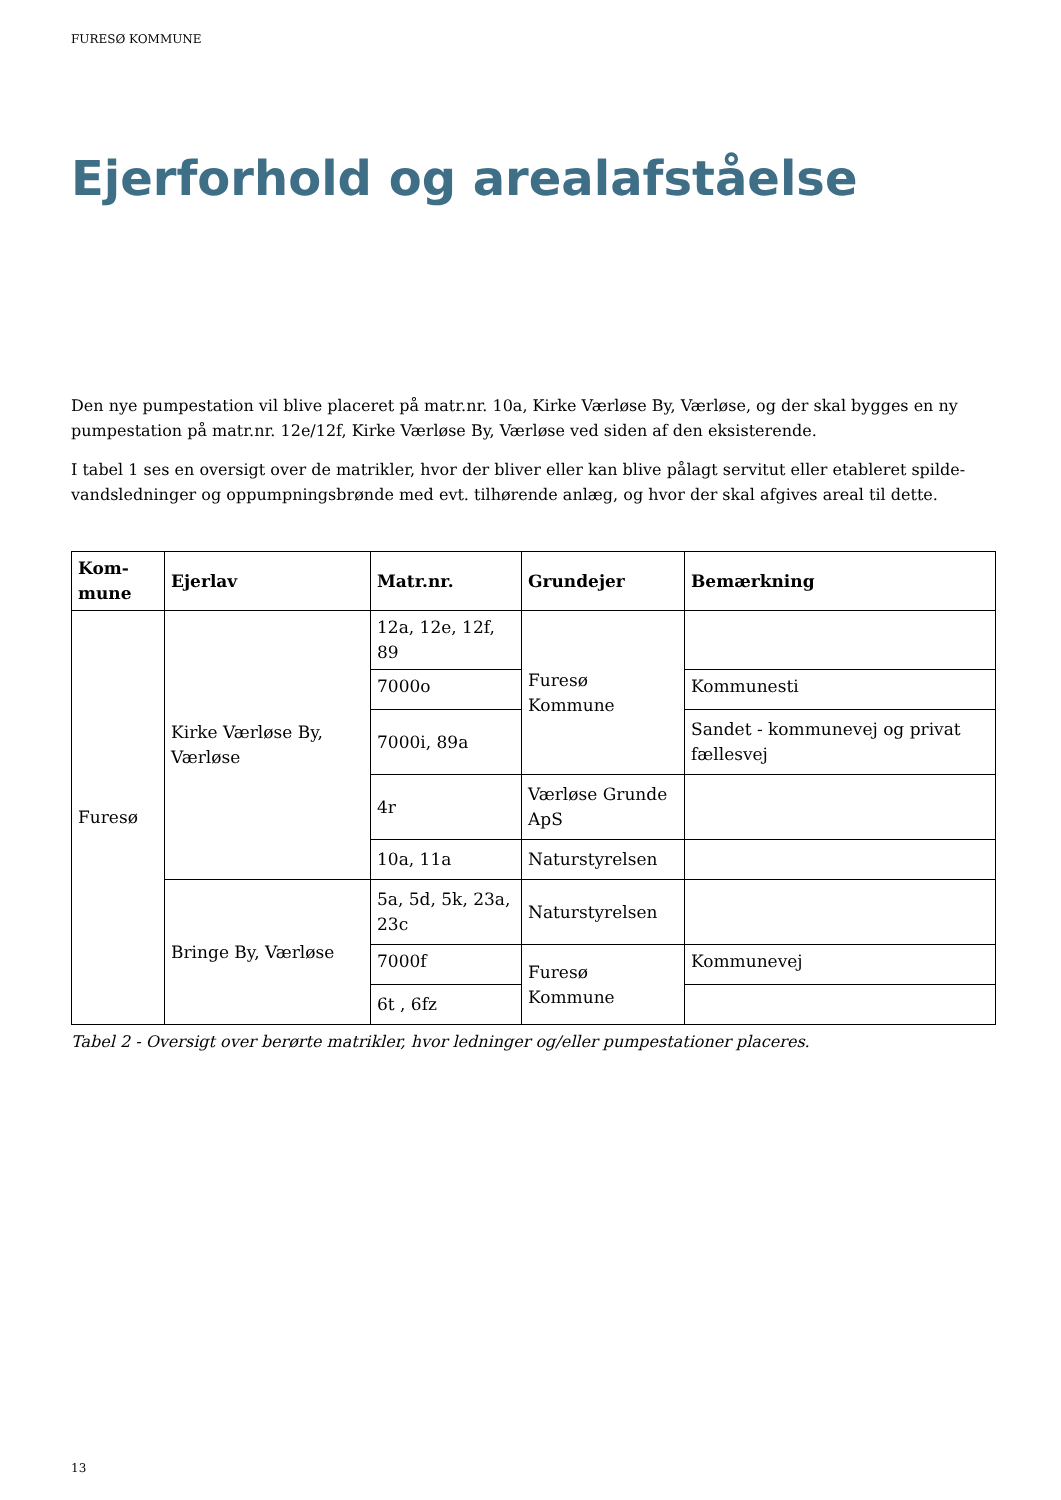FURESØ KOMMUNE
Ejerforhold og arealafståelse
Den nye pumpestation vil blive placeret på matr.nr. 10a, Kirke Værløse By, Værløse, og der skal bygges en ny pumpestation på matr.nr. 12e/12f, Kirke Værløse By, Værløse ved siden af den eksisterende.
I tabel 1 ses en oversigt over de matrikler, hvor der bliver eller kan blive pålagt servitut eller etableret spilde-vandsledninger og oppumpningsbrønde med evt. tilhørende anlæg, og hvor der skal afgives areal til dette.
| Kom- mune | Ejerlav | Matr.nr. | Grundejer | Bemærkning |
| --- | --- | --- | --- | --- |
| Furesø | Kirke Værløse By, Værløse | 12a, 12e, 12f, 89 | Furesø Kommune | |
| | | 7000o | | Kommunesti |
| | | 7000i, 89a | | Sandet - kommunevej og privat fællesvej |
| | | 4r | Værløse Grunde ApS | |
| | | 10a, 11a | Naturstyrelsen | |
| | Bringe By, Værløse | 5a, 5d, 5k, 23a, 23c | Naturstyrelsen | |
| | | 7000f | Furesø Kommune | Kommunevej |
| | | 6t , 6fz | | |
Tabel 2 - Oversigt over berørte matrikler, hvor ledninger og/eller pumpestationer placeres.
13